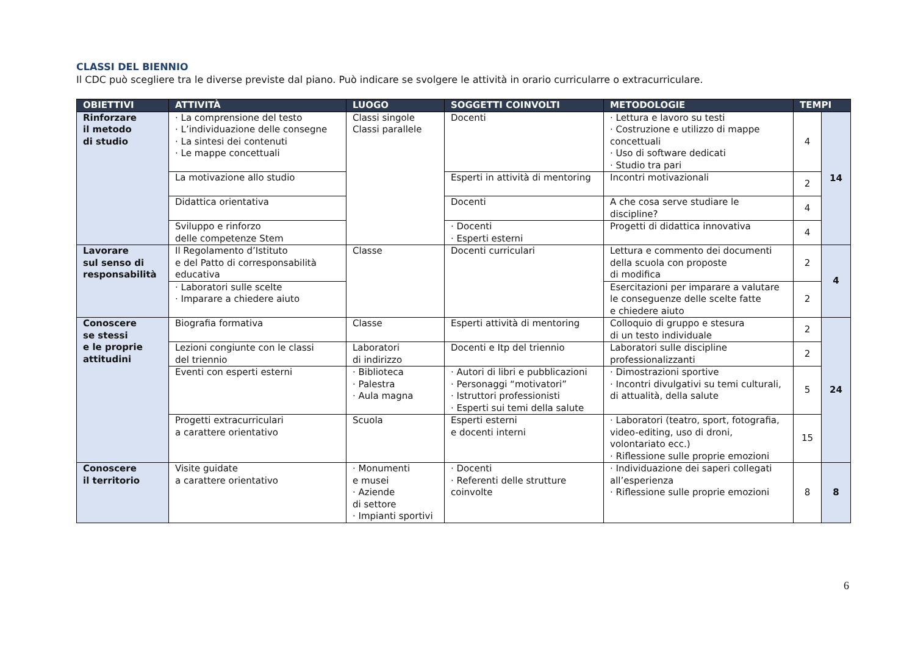CLASSI DEL BIENNIO
Il CDC può scegliere tra le diverse previste dal piano. Può indicare se svolgere le attività in orario curricularre o extracurriculare.
| OBIETTIVI | ATTIVITÀ | LUOGO | SOGGETTI COINVOLTI | METODOLOGIE | TEMPI | |
| --- | --- | --- | --- | --- | --- | --- |
| Rinforzare il metodo di studio | · La comprensione del testo · L’individuazione delle consegne · La sintesi dei contenuti · Le mappe concettuali | Classi singole Classi parallele | Docenti | · Lettura e lavoro su testi · Costruzione e utilizzo di mappe concettuali · Uso di software dedicati · Studio tra pari | 4 | 14 |
| | La motivazione allo studio | | Esperti in attività di mentoring | Incontri motivazionali | 2 | |
| | Didattica orientativa | | Docenti | A che cosa serve studiare le discipline? | 4 | |
| | Sviluppo e rinforzo delle competenze Stem | | · Docenti · Esperti esterni | Progetti di didattica innovativa | 4 | |
| Lavorare sul senso di responsabilità | Il Regolamento d’Istituto e del Patto di corresponsabilità educativa | Classe | Docenti curriculari | Lettura e commento dei documenti della scuola con proposte di modifica | 2 | 4 |
| | · Laboratori sulle scelte · Imparare a chiedere aiuto | | | Esercitazioni per imparare a valutare le conseguenze delle scelte fatte e chiedere aiuto | 2 | |
| Conoscere se stessi e le proprie attitudini | Biografia formativa | Classe | Esperti attività di mentoring | Colloquio di gruppo e stesura di un testo individuale | 2 | 24 |
| | Lezioni congiunte con le classi del triennio | Laboratori di indirizzo | Docenti e Itp del triennio | Laboratori sulle discipline professionalizzanti | 2 | |
| | Eventi con esperti esterni | · Biblioteca · Palestra · Aula magna | · Autori di libri e pubblicazioni · Personaggi “motivatori” · Istruttori professionisti · Esperti sui temi della salute | · Dimostrazioni sportive · Incontri divulgativi su temi culturali, di attualità, della salute | 5 | |
| | Progetti extracurriculari a carattere orientativo | Scuola | Esperti esterni e docenti interni | · Laboratori (teatro, sport, fotografia, video-editing, uso di droni, volontariato ecc.) · Riflessione sulle proprie emozioni | 15 | |
| Conoscere il territorio | Visite guidate a carattere orientativo | · Monumenti e musei · Aziende di settore · Impianti sportivi | · Docenti · Referenti delle strutture coinvolte | · Individuazione dei saperi collegati all’esperienza · Riflessione sulle proprie emozioni | 8 | 8 |
6